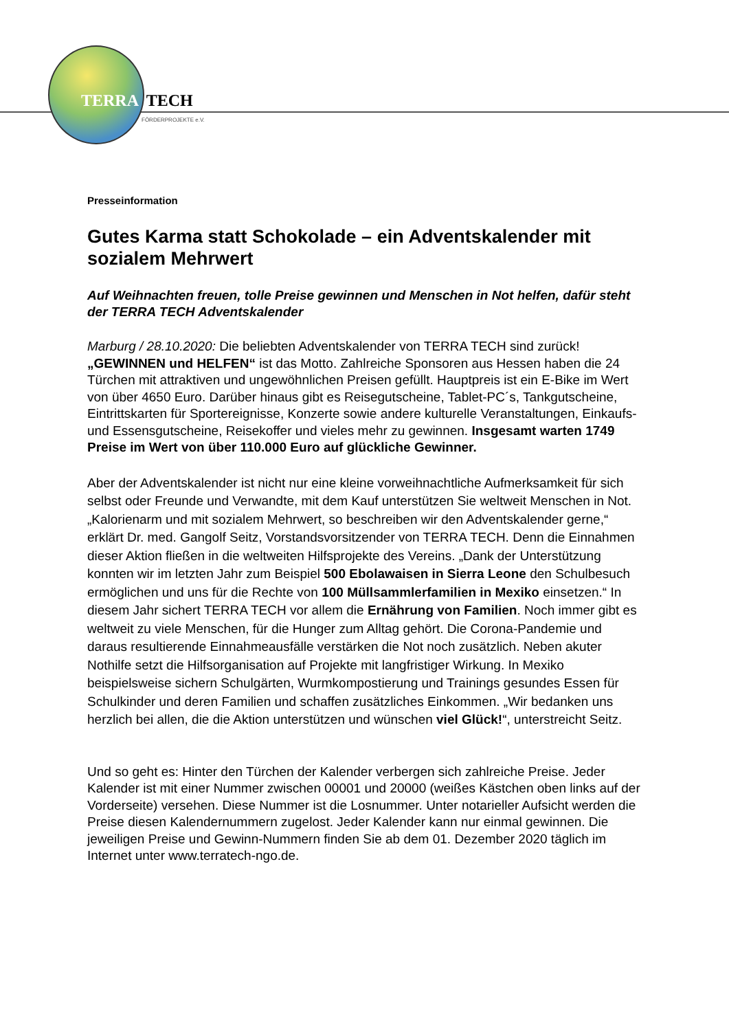TERRA TECH
FÖRDERPROJEKTE e.V.
Presseinformation
Gutes Karma statt Schokolade – ein Adventskalender mit sozialem Mehrwert
Auf Weihnachten freuen, tolle Preise gewinnen und Menschen in Not helfen, dafür steht der TERRA TECH Adventskalender
Marburg / 28.10.2020: Die beliebten Adventskalender von TERRA TECH sind zurück! „GEWINNEN und HELFEN“ ist das Motto. Zahlreiche Sponsoren aus Hessen haben die 24 Türchen mit attraktiven und ungewöhnlichen Preisen gefüllt. Hauptpreis ist ein E-Bike im Wert von über 4650 Euro. Darüber hinaus gibt es Reisegutscheine, Tablet-PC´s, Tankgutscheine, Eintrittskarten für Sportereignisse, Konzerte sowie andere kulturelle Veranstaltungen, Einkaufs- und Essensgutscheine, Reisekoffer und vieles mehr zu gewinnen. Insgesamt warten 1749 Preise im Wert von über 110.000 Euro auf glückliche Gewinner.
Aber der Adventskalender ist nicht nur eine kleine vorweihnachtliche Aufmerksamkeit für sich selbst oder Freunde und Verwandte, mit dem Kauf unterstützen Sie weltweit Menschen in Not. „Kalorienarm und mit sozialem Mehrwert, so beschreiben wir den Adventskalender gerne,“ erklärt Dr. med. Gangolf Seitz, Vorstandsvorsitzender von TERRA TECH. Denn die Einnahmen dieser Aktion fließen in die weltweiten Hilfsprojekte des Vereins. „Dank der Unterstützung konnten wir im letzten Jahr zum Beispiel 500 Ebolawaisen in Sierra Leone den Schulbesuch ermöglichen und uns für die Rechte von 100 Müllsammlerfamilien in Mexiko einsetzen.“ In diesem Jahr sichert TERRA TECH vor allem die Ernährung von Familien. Noch immer gibt es weltweit zu viele Menschen, für die Hunger zum Alltag gehört. Die Corona-Pandemie und daraus resultierende Einnahmeausfälle verstärken die Not noch zusätzlich. Neben akuter Nothilfe setzt die Hilfsorganisation auf Projekte mit langfristiger Wirkung. In Mexiko beispielsweise sichern Schulgärten, Wurmkompostierung und Trainings gesundes Essen für Schulkinder und deren Familien und schaffen zusätzliches Einkommen. „Wir bedanken uns herzlich bei allen, die die Aktion unterstützen und wünschen viel Glück!“, unterstreicht Seitz.
Und so geht es: Hinter den Türchen der Kalender verbergen sich zahlreiche Preise. Jeder Kalender ist mit einer Nummer zwischen 00001 und 20000 (weißes Kästchen oben links auf der Vorderseite) versehen. Diese Nummer ist die Losnummer. Unter notarieller Aufsicht werden die Preise diesen Kalendernummern zugelost. Jeder Kalender kann nur einmal gewinnen. Die jeweiligen Preise und Gewinn-Nummern finden Sie ab dem 01. Dezember 2020 täglich im Internet unter www.terratech-ngo.de.